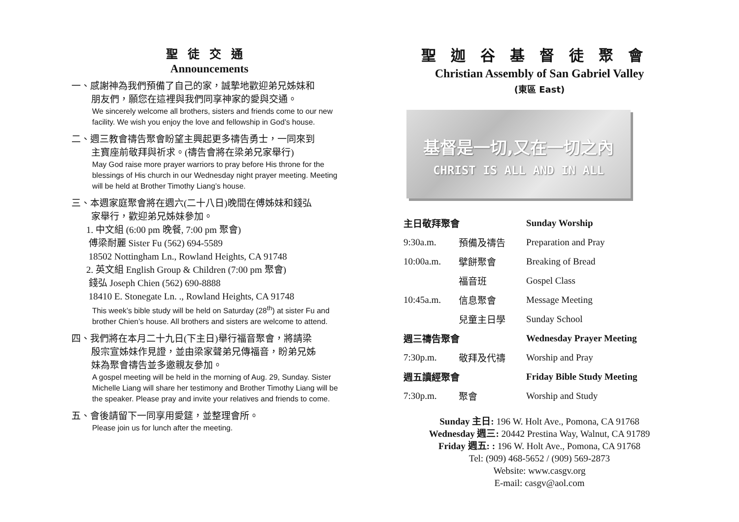聖徒交通
Announcements
一、感謝神為我們預備了自己的家，誠摯地歡迎弟兄姊妹和
朋友們，願您在這裡與我們同享神家的愛與交通。
We sincerely welcome all brothers, sisters and friends come to our new facility. We wish you enjoy the love and fellowship in God’s house.
二、週三教會禱告聚會盼望主興起更多禱告勇士，一同來到
主寶座前敬拜與祈求。(禱告會將在梁弟兄家舉行)
May God raise more prayer warriors to pray before His throne for the blessings of His church in our Wednesday night prayer meeting. Meeting will be held at Brother Timothy Liang’s house.
三、本週家庭聚會將在週六(二十八日)晚間在傅姊妹和錢弘
家舉行，歡迎弟兄姊妹參加。
1. 中文組 (6:00 pm 晚餐, 7:00 pm 聚會)
傅梁耐麗 Sister Fu (562) 694-5589
18502 Nottingham Ln., Rowland Heights, CA 91748
2. 英文組 English Group & Children (7:00 pm 聚會)
錢弘 Joseph Chien (562) 690-8888
18410 E. Stonegate Ln. ., Rowland Heights, CA 91748
This week’s bible study will be held on Saturday (28<sup>th</sup>) at sister Fu and brother Chien’s house. All brothers and sisters are welcome to attend.
四、我們將在本月二十九日(下主日)舉行福音聚會，將請梁
殷宗宣姊妹作見證，並由梁家聲弟兄傳福音，盼弟兄姊
妹為聚會禱告並多邀親友參加。
A gospel meeting will be held in the morning of Aug. 29, Sunday. Sister Michelle Liang will share her testimony and Brother Timothy Liang will be the speaker. Please pray and invite your relatives and friends to come.
五、會後請留下一同享用愛筵，並整理會所。
Please join us for lunch after the meeting.
聖迦谷基督徒聚會
Christian Assembly of San Gabriel Valley
(東區 East)
基督是一切,又在一切之內
CHRIST IS ALL AND IN ALL
| 主日敬拜聚會 | | Sunday Worship |
| 9:30a.m. | 預備及禱告 | Preparation and Pray |
| 10:00a.m. | 擘餅聚會 | Breaking of Bread |
| | 福音班 | Gospel Class |
| 10:45a.m. | 信息聚會 | Message Meeting |
| | 兒童主日學 | Sunday School |
| 週三禱告聚會 | | Wednesday Prayer Meeting |
| 7:30p.m. | 敬拜及代禱 | Worship and Pray |
| 週五讀經聚會 | | Friday Bible Study Meeting |
| 7:30p.m. | 聚會 | Worship and Study |
Sunday 主日: 196 W. Holt Ave., Pomona, CA 91768
Wednesday 週三: 20442 Prestina Way, Walnut, CA 91789
Friday 週五: : 196 W. Holt Ave., Pomona, CA 91768
Tel: (909) 468-5652 / (909) 569-2873
Website: www.casgv.org
E-mail: casgv@aol.com